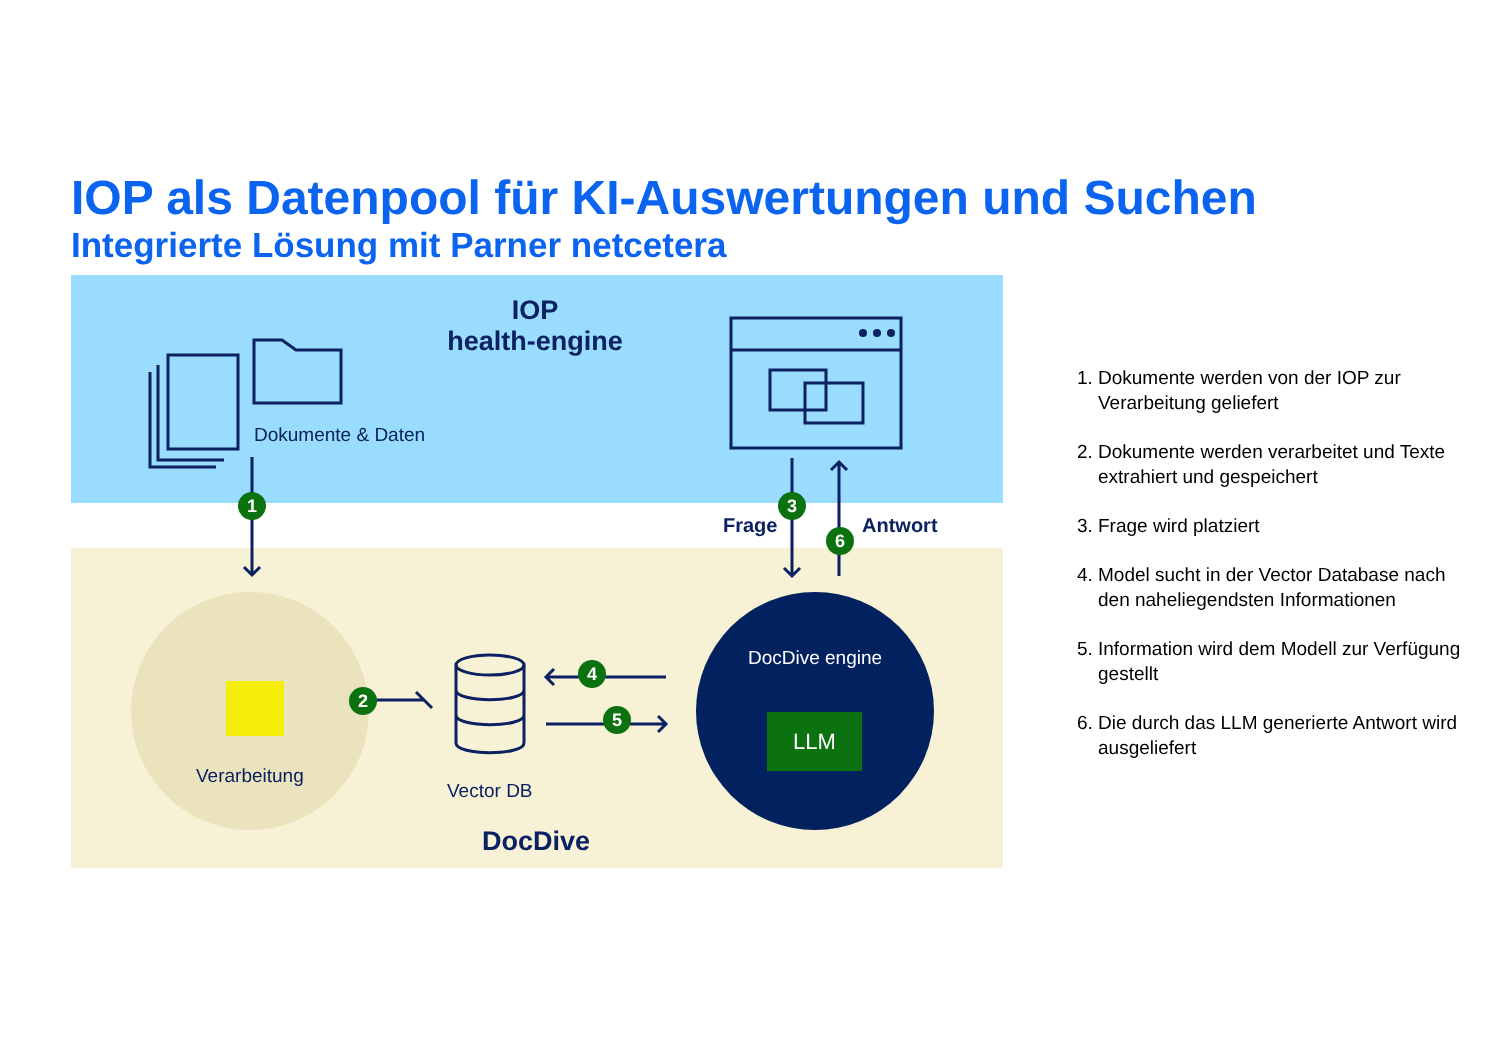IOP als Datenpool für KI-Auswertungen und Suchen
Integrierte Lösung mit Parner netcetera
IOP
health-engine
Dokumente & Daten
Verarbeitung
Vector DB
DocDive engine
LLM
DocDive
Frage Antwort
1
2
3
4
5
6
1. Dokumente werden von der IOP zur Verarbeitung geliefert
2. Dokumente werden verarbeitet und Texte extrahiert und gespeichert
3. Frage wird platziert
4. Model sucht in der Vector Database nach den naheliegendsten Informationen
5. Information wird dem Modell zur Verfügung gestellt
6. Die durch das LLM generierte Antwort wird ausgeliefert